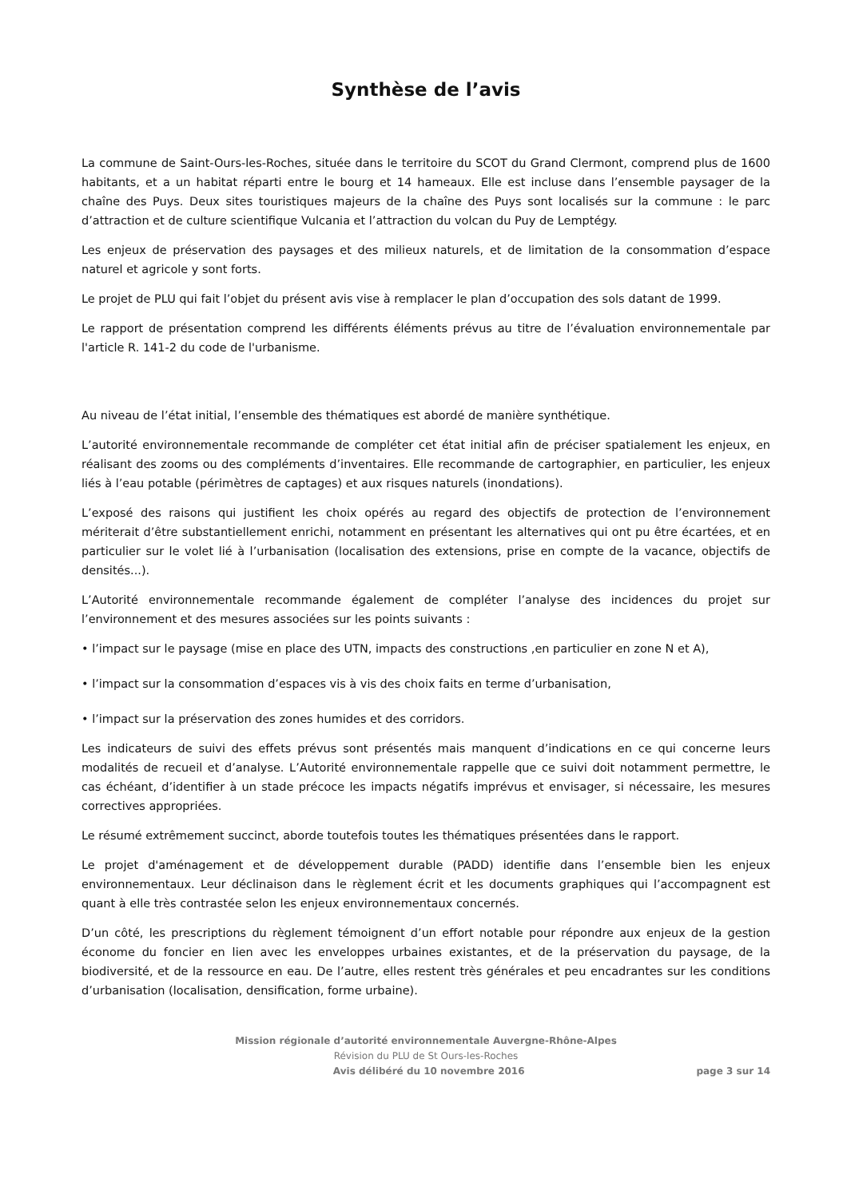Synthèse de l’avis
La commune de Saint-Ours-les-Roches, située dans le territoire du SCOT du Grand Clermont, comprend plus de 1600 habitants, et a un habitat réparti entre le bourg et 14 hameaux. Elle est incluse dans l’ensemble paysager de la chaîne des Puys. Deux sites touristiques majeurs de la chaîne des Puys sont localisés sur la commune : le parc d’attraction et de culture scientifique Vulcania et l’attraction du volcan du Puy de Lemptégy.
Les enjeux de préservation des paysages et des milieux naturels, et de limitation de la consommation d’espace naturel et agricole y sont forts.
Le projet de PLU qui fait l’objet du présent avis vise à remplacer le plan d’occupation des sols datant de 1999.
Le rapport de présentation comprend les différents éléments prévus au titre de l’évaluation environnementale par l'article R. 141-2 du code de l'urbanisme.
Au niveau de l’état initial, l’ensemble des thématiques est abordé de manière synthétique.
L’autorité environnementale recommande de compléter cet état initial afin de préciser spatialement les enjeux, en réalisant des zooms ou des compléments d’inventaires. Elle recommande de cartographier, en particulier, les enjeux liés à l’eau potable (périmètres de captages) et aux risques naturels (inondations).
L’exposé des raisons qui justifient les choix opérés au regard des objectifs de protection de l’environnement mériterait d’être substantiellement enrichi, notamment en présentant les alternatives qui ont pu être écartées, et en particulier sur le volet lié à l’urbanisation (localisation des extensions, prise en compte de la vacance, objectifs de densités...).
L’Autorité environnementale recommande également de compléter l’analyse des incidences du projet sur l’environnement et des mesures associées sur les points suivants :
• l’impact sur le paysage (mise en place des UTN, impacts des constructions ,en particulier en zone N et A),
• l’impact sur la consommation d’espaces vis à vis des choix faits en terme d’urbanisation,
• l’impact sur la préservation des zones humides et des corridors.
Les indicateurs de suivi des effets prévus sont présentés mais manquent d’indications en ce qui concerne leurs modalités de recueil et d’analyse. L’Autorité environnementale rappelle que ce suivi doit notamment permettre, le cas échéant, d’identifier à un stade précoce les impacts négatifs imprévus et envisager, si nécessaire, les mesures correctives appropriées.
Le résumé extrêmement succinct, aborde toutefois toutes les thématiques présentées dans le rapport.
Le projet d'aménagement et de développement durable (PADD) identifie dans l’ensemble bien les enjeux environnementaux. Leur déclinaison dans le règlement écrit et les documents graphiques qui l’accompagnent est quant à elle très contrastée selon les enjeux environnementaux concernés.
D’un côté, les prescriptions du règlement témoignent d’un effort notable pour répondre aux enjeux de la gestion économe du foncier en lien avec les enveloppes urbaines existantes, et de la préservation du paysage, de la biodiversité, et de la ressource en eau. De l’autre, elles restent très générales et peu encadrantes sur les conditions d’urbanisation (localisation, densification, forme urbaine).
Mission régionale d’autorité environnementale Auvergne-Rhône-Alpes
Révision du PLU de St Ours-les-Roches
Avis délibéré du 10 novembre 2016 page 3 sur 14